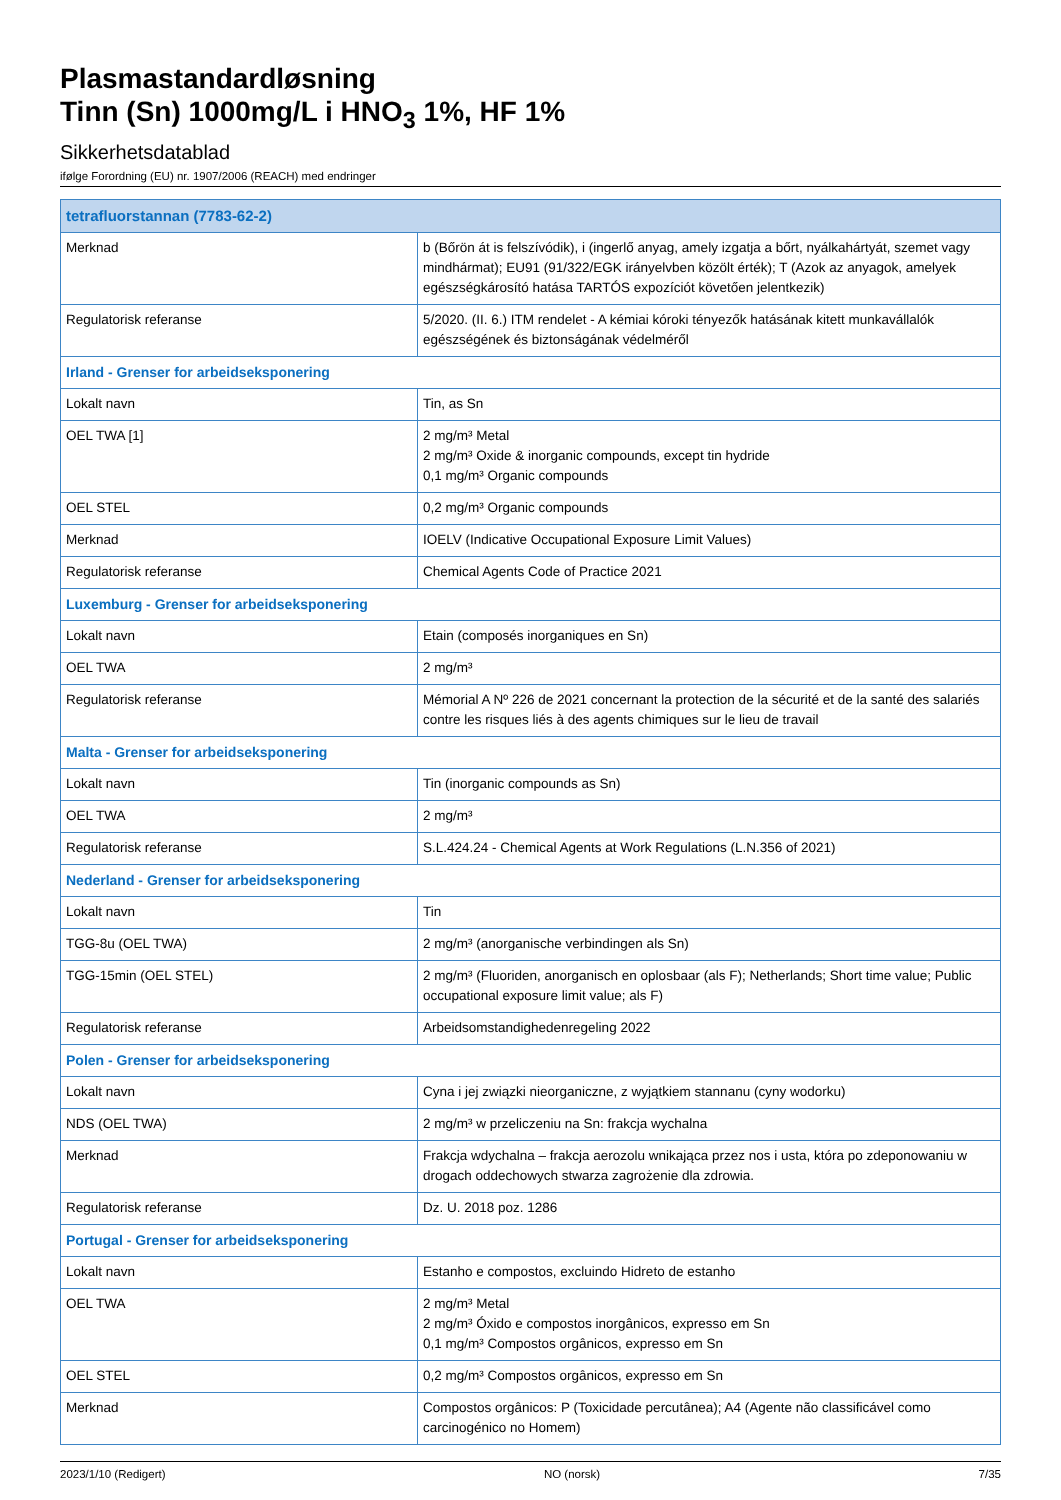Plasmastandardløsning
Tinn (Sn) 1000mg/L i HNO<sub>3</sub> 1%, HF 1%
Sikkerhetsdatablad
ifølge Forordning (EU) nr. 1907/2006 (REACH) med endringer
| tetrafluorstannan (7783-62-2) | |
| --- | --- |
| Merknad | b (Bőrön át is felszívódik), i (ingerlő anyag, amely izgatja a bőrt, nyálkahártyát, szemet vagy mindhármat); EU91 (91/322/EGK irányelvben közölt érték); T (Azok az anyagok, amelyek egészségkárosító hatása TARTÓS expozíciót követően jelentkezik) |
| Regulatorisk referanse | 5/2020. (II. 6.) ITM rendelet - A kémiai kóroki tényezők hatásának kitett munkavállalók egészségének és biztonságának védelméről |
| Irland - Grenser for arbeidseksponering | |
| Lokalt navn | Tin, as Sn |
| OEL TWA [1] | 2 mg/m³ Metal 2 mg/m³ Oxide & inorganic compounds, except tin hydride 0,1 mg/m³ Organic compounds |
| OEL STEL | 0,2 mg/m³ Organic compounds |
| Merknad | IOELV (Indicative Occupational Exposure Limit Values) |
| Regulatorisk referanse | Chemical Agents Code of Practice 2021 |
| Luxemburg - Grenser for arbeidseksponering | |
| Lokalt navn | Etain (composés inorganiques en Sn) |
| OEL TWA | 2 mg/m³ |
| Regulatorisk referanse | Mémorial A Nº 226 de 2021 concernant la protection de la sécurité et de la santé des salariés contre les risques liés à des agents chimiques sur le lieu de travail |
| Malta - Grenser for arbeidseksponering | |
| Lokalt navn | Tin (inorganic compounds as Sn) |
| OEL TWA | 2 mg/m³ |
| Regulatorisk referanse | S.L.424.24 - Chemical Agents at Work Regulations (L.N.356 of 2021) |
| Nederland - Grenser for arbeidseksponering | |
| Lokalt navn | Tin |
| TGG-8u (OEL TWA) | 2 mg/m³ (anorganische verbindingen als Sn) |
| TGG-15min (OEL STEL) | 2 mg/m³ (Fluoriden, anorganisch en oplosbaar (als F); Netherlands; Short time value; Public occupational exposure limit value; als F) |
| Regulatorisk referanse | Arbeidsomstandighedenregeling 2022 |
| Polen - Grenser for arbeidseksponering | |
| Lokalt navn | Cyna i jej związki nieorganiczne, z wyjątkiem stannanu (cyny wodorku) |
| NDS (OEL TWA) | 2 mg/m³ w przeliczeniu na Sn: frakcja wychalna |
| Merknad | Frakcja wdychalna – frakcja aerozolu wnikająca przez nos i usta, która po zdeponowaniu w drogach oddechowych stwarza zagrożenie dla zdrowia. |
| Regulatorisk referanse | Dz. U. 2018 poz. 1286 |
| Portugal - Grenser for arbeidseksponering | |
| Lokalt navn | Estanho e compostos, excluindo Hidreto de estanho |
| OEL TWA | 2 mg/m³ Metal 2 mg/m³ Óxido e compostos inorgânicos, expresso em Sn 0,1 mg/m³ Compostos orgânicos, expresso em Sn |
| OEL STEL | 0,2 mg/m³ Compostos orgânicos, expresso em Sn |
| Merknad | Compostos orgânicos: P (Toxicidade percutânea); A4 (Agente não classificável como carcinogénico no Homem) |
2023/1/10 (Redigert) NO (norsk) 7/35